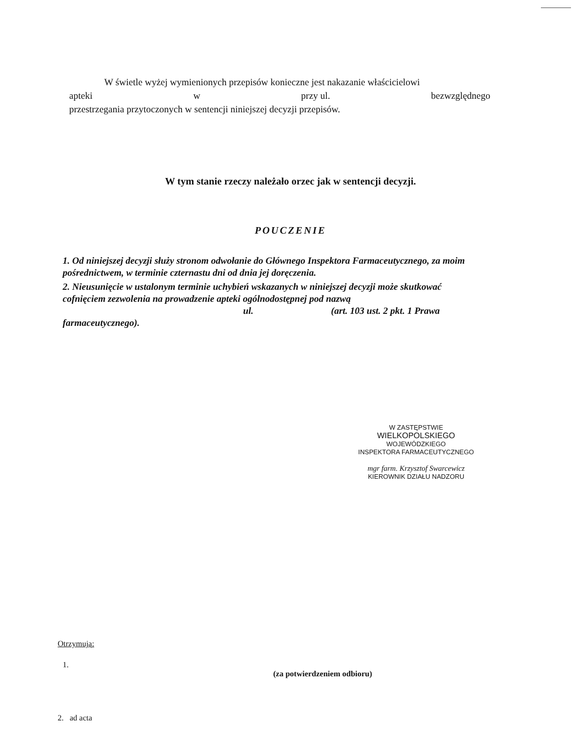W świetle wyżej wymienionych przepisów konieczne jest nakazanie właścicielowi
apteki w przy ul. bezwzględnego
przestrzegania przytoczonych w sentencji niniejszej decyzji przepisów.
W tym stanie rzeczy należało orzec jak w sentencji decyzji.
POUCZENIE
1. Od niniejszej decyzji służy stronom odwołanie do Głównego Inspektora Farmaceutycznego, za moim pośrednictwem, w terminie czternastu dni od dnia jej doręczenia.
2. Nieusunięcie w ustalonym terminie uchybień wskazanych w niniejszej decyzji może skutkować cofnięciem zezwolenia na prowadzenie apteki ogólnodostępnej pod nazwą
ul. (art. 103 ust. 2 pkt. 1 Prawa
farmaceutycznego).
W ZASTĘPSTWIE
WIELKOPOLSKIEGO
WOJEWÓDZKIEGO
INSPEKTORA FARMACEUTYCZNEGO
mgr farm. Krzysztof Swarcewicz
KIEROWNIK DZIAŁU NADZORU
Otrzymują:
1.
(za potwierdzeniem odbioru)
2. ad acta